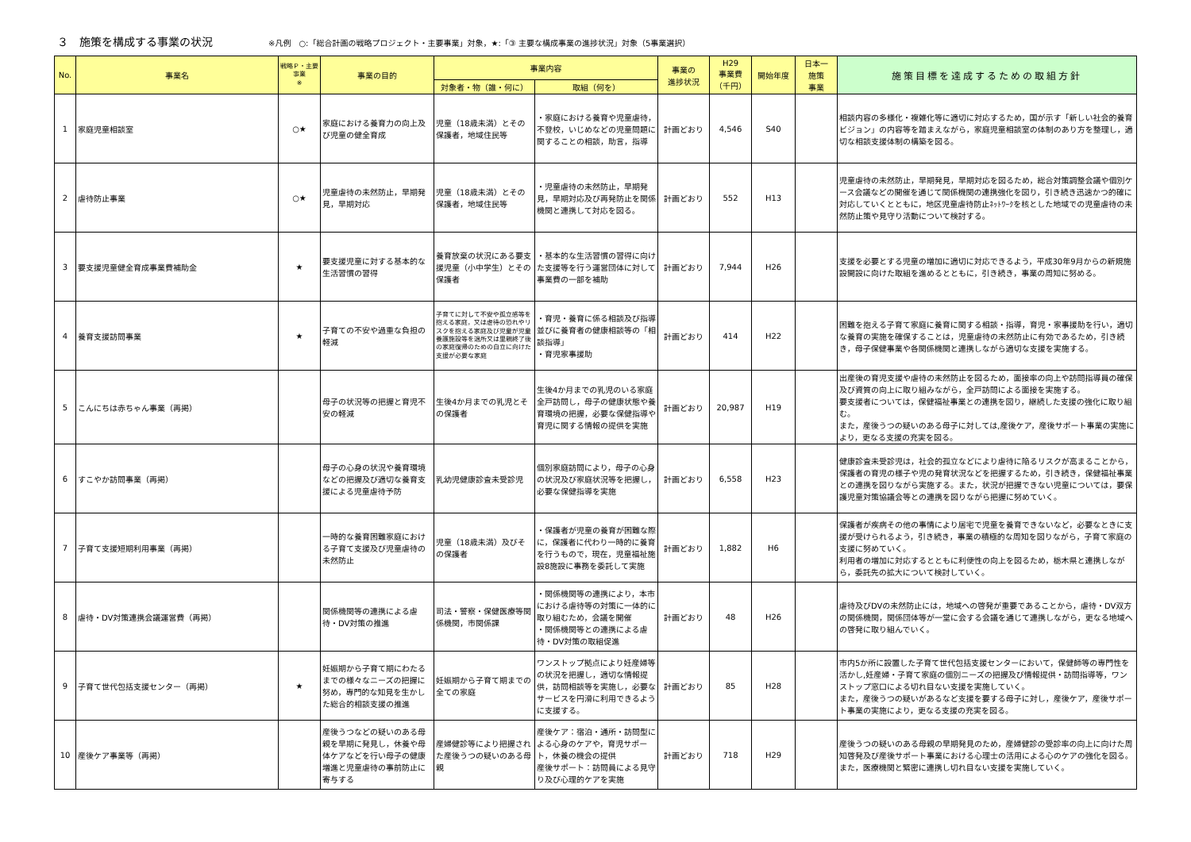３　施策を構成する事業の状況
※凡例　○:「総合計画の戦略プロジェクト・主要事業」対象，★:「③ 主要な構成事業の進捗状況」対象（5事業選択）
| No. | 事業名 | 戦略Ｐ・主要事業 ※ | 事業の目的 | 事業内容 | | 事業の 進捗状況 | H29 事業費 （千円） | 開始年度 | 日本一 施策 事業 | 施策目標を達成するための取組方針 |
| --- | --- | --- | --- | --- | --- | --- | --- | --- | --- | --- |
| | | | | 対象者・物（誰・何に） | 取組（何を） | | | | | |
| 1 | 家庭児童相談室 | ○★ | 家庭における養育力の向上及び児童の健全育成 | 児童（18歳未満）とその保護者，地域住民等 | ・家庭における養育や児童虐待，不登校，いじめなどの児童問題に関することの相談，助言，指導 | 計画どおり | 4,546 | S40 | | 相談内容の多様化・複雑化等に適切に対応するため，国が示す「新しい社会的養育ビジョン」の内容等を踏まえながら，家庭児童相談室の体制のあり方を整理し，適切な相談支援体制の構築を図る。 |
| 2 | 虐待防止事業 | ○★ | 児童虐待の未然防止，早期発見，早期対応 | 児童（18歳未満）とその保護者，地域住民等 | ・児童虐待の未然防止，早期発見，早期対応及び再発防止を関係機関と連携して対応を図る。 | 計画どおり | 552 | H13 | | 児童虐待の未然防止，早期発見，早期対応を図るため，総合対策調整会議や個別ケース会議などの開催を通じて関係機関の連携強化を図り，引き続き迅速かつ的確に対応していくとともに，地区児童虐待防止ﾈｯﾄﾜｰｸを核とした地域での児童虐待の未然防止策や見守り活動について検討する。 |
| 3 | 要支援児童健全育成事業費補助金 | ★ | 要支援児童に対する基本的な生活習慣の習得 | 養育放棄の状況にある要支援児童（小中学生）とその保護者 | ・基本的な生活習慣の習得に向けた支援等を行う運営団体に対して事業費の一部を補助 | 計画どおり | 7,944 | H26 | | 支援を必要とする児童の増加に適切に対応できるよう，平成30年9月からの新規施設開設に向けた取組を進めるとともに，引き続き，事業の周知に努める。 |
| 4 | 養育支援訪問事業 | ★ | 子育ての不安や過重な負担の軽減 | 子育てに対して不安や孤立感等を抱える家庭，又は虐待の恐れやリスクを抱える家庭及び児童が児童養護施設等を退所又は里親終了後の家庭復帰のための自立に向けた支援が必要な家庭 | ・育児・養育に係る相談及び指導並びに養育者の健康相談等の「相談指導」 ・育児家事援助 | 計画どおり | 414 | H22 | | 困難を抱える子育て家庭に養育に関する相談・指導，育児・家事援助を行い，適切な養育の実施を確保することは，児童虐待の未然防止に有効であるため，引き続き，母子保健事業や各関係機関と連携しながら適切な支援を実施する。 |
| 5 | こんにちは赤ちゃん事業（再掲） | | 母子の状況等の把握と育児不安の軽減 | 生後4か月までの乳児とその保護者 | 生後4か月までの乳児のいる家庭全戸訪問し，母子の健康状態や養育環境の把握，必要な保健指導や育児に関する情報の提供を実施 | 計画どおり | 20,987 | H19 | | 出産後の育児支援や虐待の未然防止を図るため，面接率の向上や訪問指導員の確保及び資質の向上に取り組みながら，全戸訪問による面接を実施する。 要支援者については，保健福祉事業との連携を図り，継続した支援の強化に取り組む。 また，産後うつの疑いのある母子に対しては,産後ケア，産後サポート事業の実施により，更なる支援の充実を図る。 |
| 6 | すこやか訪問事業（再掲） | | 母子の心身の状況や養育環境などの把握及び適切な養育支援による児童虐待予防 | 乳幼児健康診査未受診児 | 個別家庭訪問により，母子の心身の状況及び家庭状況等を把握し，必要な保健指導を実施 | 計画どおり | 6,558 | H23 | | 健康診査未受診児は，社会的孤立などにより虐待に陥るリスクが高まることから，保護者の育児の様子や児の発育状況などを把握するため，引き続き，保健福祉事業との連携を図りながら実施する。また，状況が把握できない児童については，要保護児童対策協議会等との連携を図りながら把握に努めていく。 |
| 7 | 子育て支援短期利用事業（再掲） | | 一時的な養育困難家庭における子育て支援及び児童虐待の未然防止 | 児童（18歳未満）及びその保護者 | ・保護者が児童の養育が困難な際に，保護者に代わり一時的に養育を行うもので，現在，児童福祉施設8施設に事務を委託して実施 | 計画どおり | 1,882 | H6 | | 保護者が疾病その他の事情により居宅で児童を養育できないなど，必要なときに支援が受けられるよう，引き続き，事業の積極的な周知を図りながら，子育て家庭の支援に努めていく。 利用者の増加に対応するとともに利便性の向上を図るため，栃木県と連携しながら，委託先の拡大について検討していく。 |
| 8 | 虐待・DV対策連携会議運営費（再掲） | | 関係機関等の連携による虐待・DV対策の推進 | 司法・警察・保健医療等関係機関，市関係課 | ・関係機関等の連携により，本市における虐待等の対策に一体的に取り組むため，会議を開催 ・関係機関等との連携による虐待・DV対策の取組促進 | 計画どおり | 48 | H26 | | 虐待及びDVの未然防止には，地域への啓発が重要であることから，虐待・DV双方の関係機関，関係団体等が一堂に会する会議を通じて連携しながら，更なる地域への啓発に取り組んでいく。 |
| 9 | 子育て世代包括支援センター（再掲） | ★ | 妊娠期から子育て期にわたるまでの様々なニーズの把握に努め，専門的な知見を生かした総合的相談支援の推進 | 妊娠期から子育て期までの全ての家庭 | ワンストップ拠点により妊産婦等の状況を把握し，適切な情報提供，訪問相談等を実施し，必要なサービスを円滑に利用できるように支援する。 | 計画どおり | 85 | H28 | | 市内5か所に設置した子育て世代包括支援センターにおいて，保健師等の専門性を活かし,妊産婦・子育て家庭の個別ニーズの把握及び情報提供・訪問指導等，ワンストップ窓口による切れ目ない支援を実施していく。 また，産後うつの疑いがあるなど支援を要する母子に対し，産後ケア，産後サポート事業の実施により，更なる支援の充実を図る。 |
| 10 | 産後ケア事業等（再掲） | | 産後うつなどの疑いのある母親を早期に発見し，休養や母体ケアなどを行い母子の健康増進と児童虐待の事前防止に寄与する | 産婦健診等により把握された産後うつの疑いのある母親 | 産後ケア：宿泊・通所・訪問型による心身のケアや，育児サポート，休養の機会の提供 産後サポート：訪問員による見守り及び心理的ケアを実施 | 計画どおり | 718 | H29 | | 産後うつの疑いのある母親の早期発見のため，産婦健診の受診率の向上に向けた周知啓発及び産後サポート事業における心理士の活用による心のケアの強化を図る。また，医療機関と緊密に連携し切れ目ない支援を実施していく。 |